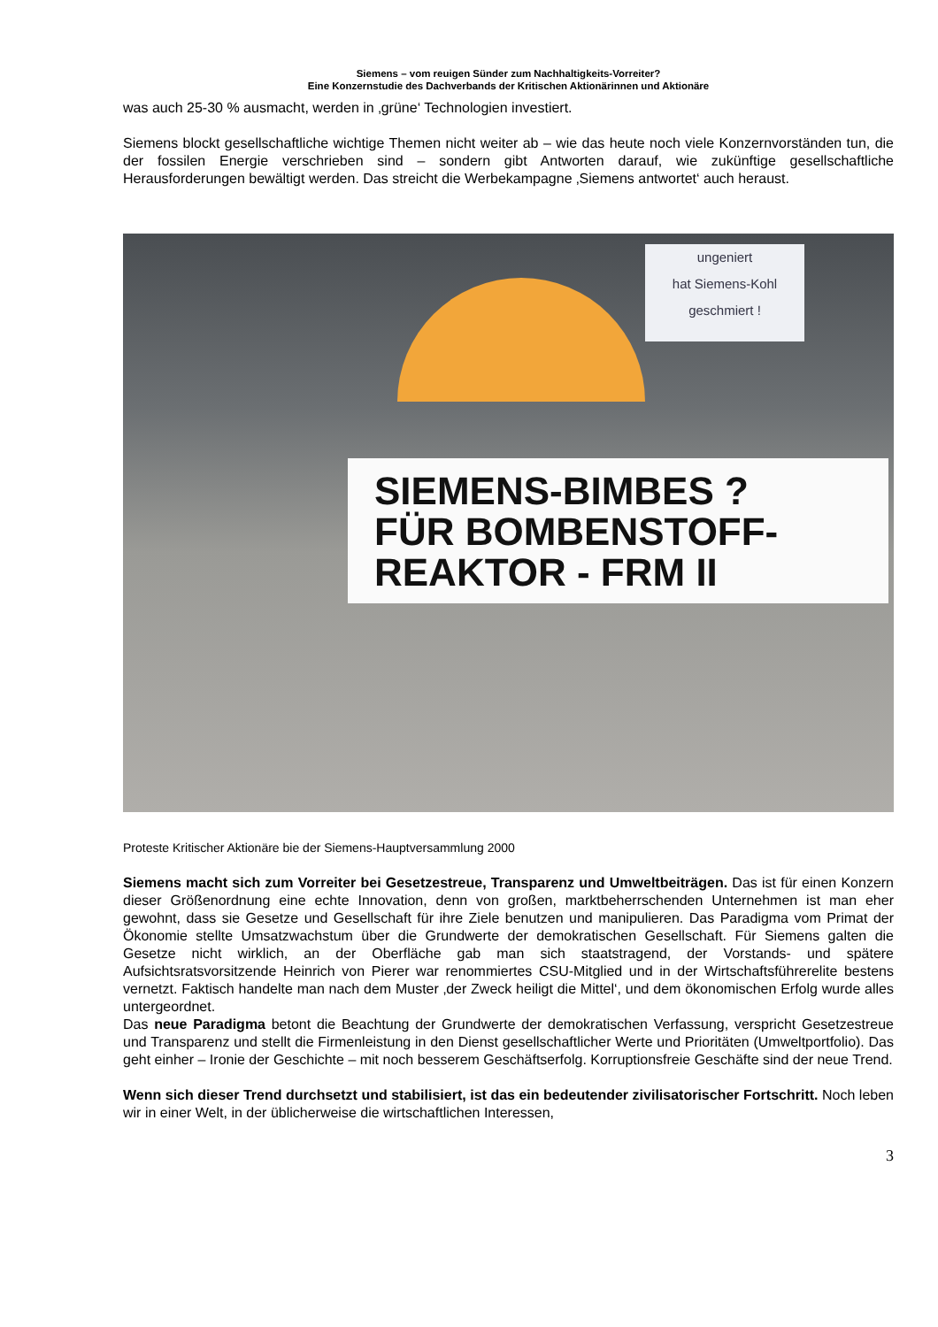Siemens – vom reuigen Sünder zum Nachhaltigkeits-Vorreiter?
Eine Konzernstudie des Dachverbands der Kritischen Aktionärinnen und Aktionäre
was auch 25-30 % ausmacht, werden in ‚grüne‘ Technologien investiert.
Siemens blockt gesellschaftliche wichtige Themen nicht weiter ab – wie das heute noch viele Konzernvorständen tun, die der fossilen Energie verschrieben sind – sondern gibt Antworten darauf, wie zukünftige gesellschaftliche Herausforderungen bewältigt werden. Das streicht die Werbekampagne ‚Siemens antwortet‘ auch heraust.
ungeniert
hat Siemens-Kohl
geschmiert !
SIEMENS-BIMBES ?
FÜR BOMBENSTOFF-
REAKTOR - FRM II
Proteste Kritischer Aktionäre bie der Siemens-Hauptversammlung 2000
Siemens macht sich zum Vorreiter bei Gesetzestreue, Transparenz und Umweltbeiträgen. Das ist für einen Konzern dieser Größenordnung eine echte Innovation, denn von großen, marktbeherrschenden Unternehmen ist man eher gewohnt, dass sie Gesetze und Gesellschaft für ihre Ziele benutzen und manipulieren. Das Paradigma vom Primat der Ökonomie stellte Umsatzwachstum über die Grundwerte der demokratischen Gesellschaft. Für Siemens galten die Gesetze nicht wirklich, an der Oberfläche gab man sich staatstragend, der Vorstands- und spätere Aufsichtsratsvorsitzende Heinrich von Pierer war renommiertes CSU-Mitglied und in der Wirtschaftsführerelite bestens vernetzt. Faktisch handelte man nach dem Muster ‚der Zweck heiligt die Mittel‘, und dem ökonomischen Erfolg wurde alles untergeordnet.
Das neue Paradigma betont die Beachtung der Grundwerte der demokratischen Verfassung, verspricht Gesetzestreue und Transparenz und stellt die Firmenleistung in den Dienst gesellschaftlicher Werte und Prioritäten (Umweltportfolio). Das geht einher – Ironie der Geschichte – mit noch besserem Geschäftserfolg. Korruptionsfreie Geschäfte sind der neue Trend.
Wenn sich dieser Trend durchsetzt und stabilisiert, ist das ein bedeutender zivilisatorischer Fortschritt. Noch leben wir in einer Welt, in der üblicherweise die wirtschaftlichen Interessen,
3